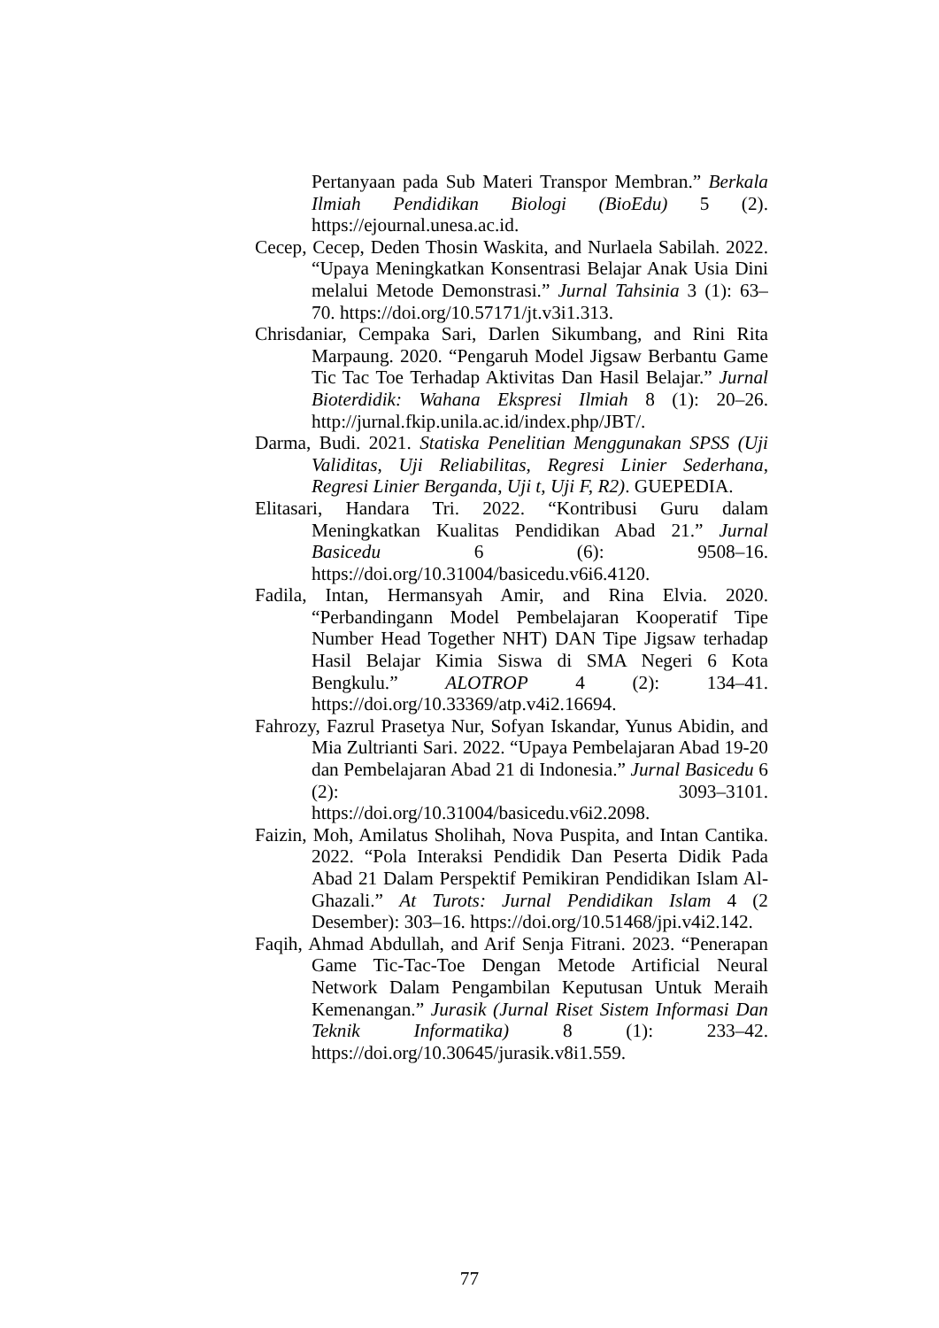Pertanyaan pada Sub Materi Transpor Membran.” Berkala Ilmiah Pendidikan Biologi (BioEdu) 5 (2). https://ejournal.unesa.ac.id.
Cecep, Cecep, Deden Thosin Waskita, and Nurlaela Sabilah. 2022. “Upaya Meningkatkan Konsentrasi Belajar Anak Usia Dini melalui Metode Demonstrasi.” Jurnal Tahsinia 3 (1): 63–70. https://doi.org/10.57171/jt.v3i1.313.
Chrisdaniar, Cempaka Sari, Darlen Sikumbang, and Rini Rita Marpaung. 2020. “Pengaruh Model Jigsaw Berbantu Game Tic Tac Toe Terhadap Aktivitas Dan Hasil Belajar.” Jurnal Bioterdidik: Wahana Ekspresi Ilmiah 8 (1): 20–26. http://jurnal.fkip.unila.ac.id/index.php/JBT/.
Darma, Budi. 2021. Statiska Penelitian Menggunakan SPSS (Uji Validitas, Uji Reliabilitas, Regresi Linier Sederhana, Regresi Linier Berganda, Uji t, Uji F, R2). GUEPEDIA.
Elitasari, Handara Tri. 2022. “Kontribusi Guru dalam Meningkatkan Kualitas Pendidikan Abad 21.” Jurnal Basicedu 6 (6): 9508–16. https://doi.org/10.31004/basicedu.v6i6.4120.
Fadila, Intan, Hermansyah Amir, and Rina Elvia. 2020. “Perbandingann Model Pembelajaran Kooperatif Tipe Number Head Together NHT) DAN Tipe Jigsaw terhadap Hasil Belajar Kimia Siswa di SMA Negeri 6 Kota Bengkulu.” ALOTROP 4 (2): 134–41. https://doi.org/10.33369/atp.v4i2.16694.
Fahrozy, Fazrul Prasetya Nur, Sofyan Iskandar, Yunus Abidin, and Mia Zultrianti Sari. 2022. “Upaya Pembelajaran Abad 19-20 dan Pembelajaran Abad 21 di Indonesia.” Jurnal Basicedu 6 (2): 3093–3101. https://doi.org/10.31004/basicedu.v6i2.2098.
Faizin, Moh, Amilatus Sholihah, Nova Puspita, and Intan Cantika. 2022. “Pola Interaksi Pendidik Dan Peserta Didik Pada Abad 21 Dalam Perspektif Pemikiran Pendidikan Islam Al-Ghazali.” At Turots: Jurnal Pendidikan Islam 4 (2 Desember): 303–16. https://doi.org/10.51468/jpi.v4i2.142.
Faqih, Ahmad Abdullah, and Arif Senja Fitrani. 2023. “Penerapan Game Tic-Tac-Toe Dengan Metode Artificial Neural Network Dalam Pengambilan Keputusan Untuk Meraih Kemenangan.” Jurasik (Jurnal Riset Sistem Informasi Dan Teknik Informatika) 8 (1): 233–42. https://doi.org/10.30645/jurasik.v8i1.559.
77